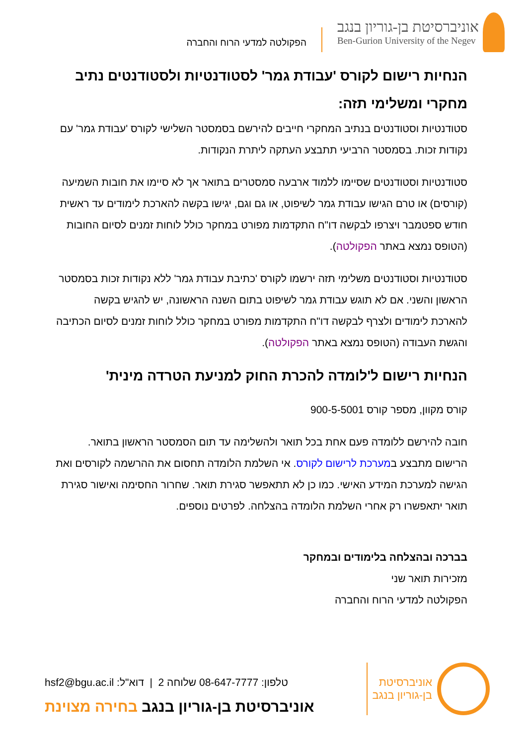אוניברסיטת בן-גוריון בנגב
Ben-Gurion University of the Negev
הפקולטה למדעי הרוח והחברה
הנחיות רישום לקורס 'עבודת גמר' לסטודנטיות ולסטודנטים נתיב מחקרי ומשלימי תזה:
סטודנטיות וסטודנטים בנתיב המחקרי חייבים להירשם בסמסטר השלישי לקורס 'עבודת גמר' עם נקודות זכות. בסמסטר הרביעי תתבצע העתקה ליתרת הנקודות.
סטודנטיות וסטודנטים שסיימו ללמוד ארבעה סמסטרים בתואר אך לא סיימו את חובות השמיעה (קורסים) או טרם הגישו עבודת גמר לשיפוט, או גם וגם, יגישו בקשה להארכת לימודים עד ראשית חודש ספטמבר ויצרפו לבקשה דו"ח התקדמות מפורט במחקר כולל לוחות זמנים לסיום החובות (הטופס נמצא באתר הפקולטה).
סטודנטיות וסטודנטים משלימי תזה ירשמו לקורס 'כתיבת עבודת גמר' ללא נקודות זכות בסמסטר הראשון והשני. אם לא תוגש עבודת גמר לשיפוט בתום השנה הראשונה, יש להגיש בקשה להארכת לימודים ולצרף לבקשה דו"ח התקדמות מפורט במחקר כולל לוחות זמנים לסיום הכתיבה והגשת העבודה (הטופס נמצא באתר הפקולטה).
הנחיות רישום ל'לומדה להכרת החוק למניעת הטרדה מינית'
קורס מקוון, מספר קורס 900-5-5001
חובה להירשם ללומדה פעם אחת בכל תואר ולהשלימה עד תום הסמסטר הראשון בתואר. הרישום מתבצע במערכת לרישום לקורס. אי השלמת הלומדה תחסום את ההרשמה לקורסים ואת הגישה למערכת המידע האישי. כמו כן לא תתאפשר סגירת תואר. שחרור החסימה ואישור סגירת תואר יתאפשרו רק אחרי השלמת הלומדה בהצלחה. לפרטים נוספים.
בברכה ובהצלחה בלימודים ובמחקר
מזכירות תואר שני
הפקולטה למדעי הרוח והחברה
אוניברסיטת
בן-גוריון בנגב
טלפון: 08-647-7777 שלוחה 2 | דוא"ל: hsf2@bgu.ac.il
אוניברסיטת בן-גוריון בנגב בחירה מצוינת